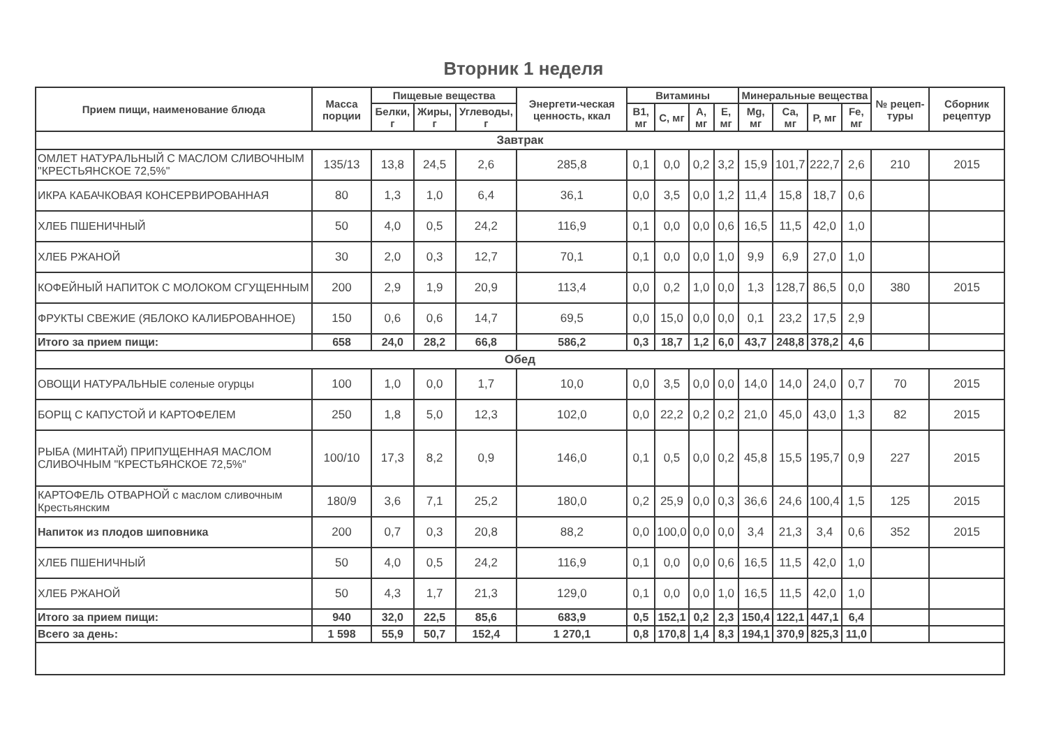Вторник 1 неделя
| Прием пищи, наименование блюда | Масса порции | Пищевые вещества | | | Энергети-ческая ценность, ккал | Витамины | | | | Минеральные вещества | | | | № рецеп-туры | Сборник рецептур |
| --- | --- | --- | --- | --- | --- | --- | --- | --- | --- | --- | --- | --- | --- | --- | --- |
| | | Белки, г | Жиры, г | Углеводы, г | | B1, мг | C, мг | A, мг | E, мг | Mg, мг | Ca, мг | P, мг | Fe, мг | | |
| Завтрак | | | | | | | | | | | | | | | |
| ОМЛЕТ НАТУРАЛЬНЫЙ С МАСЛОМ СЛИВОЧНЫМ "КРЕСТЬЯНСКОЕ 72,5%" | 135/13 | 13,8 | 24,5 | 2,6 | 285,8 | 0,1 | 0,0 | 0,2 | 3,2 | 15,9 | 101,7 | 222,7 | 2,6 | 210 | 2015 |
| ИКРА КАБАЧКОВАЯ КОНСЕРВИРОВАННАЯ | 80 | 1,3 | 1,0 | 6,4 | 36,1 | 0,0 | 3,5 | 0,0 | 1,2 | 11,4 | 15,8 | 18,7 | 0,6 | | |
| ХЛЕБ ПШЕНИЧНЫЙ | 50 | 4,0 | 0,5 | 24,2 | 116,9 | 0,1 | 0,0 | 0,0 | 0,6 | 16,5 | 11,5 | 42,0 | 1,0 | | |
| ХЛЕБ РЖАНОЙ | 30 | 2,0 | 0,3 | 12,7 | 70,1 | 0,1 | 0,0 | 0,0 | 1,0 | 9,9 | 6,9 | 27,0 | 1,0 | | |
| КОФЕЙНЫЙ НАПИТОК С МОЛОКОМ СГУЩЕННЫМ | 200 | 2,9 | 1,9 | 20,9 | 113,4 | 0,0 | 0,2 | 1,0 | 0,0 | 1,3 | 128,7 | 86,5 | 0,0 | 380 | 2015 |
| ФРУКТЫ СВЕЖИЕ (ЯБЛОКО КАЛИБРОВАННОЕ) | 150 | 0,6 | 0,6 | 14,7 | 69,5 | 0,0 | 15,0 | 0,0 | 0,0 | 0,1 | 23,2 | 17,5 | 2,9 | | |
| Итого за прием пищи: | 658 | 24,0 | 28,2 | 66,8 | 586,2 | 0,3 | 18,7 | 1,2 | 6,0 | 43,7 | 248,8 | 378,2 | 4,6 | | |
| Обед | | | | | | | | | | | | | | | |
| ОВОЩИ НАТУРАЛЬНЫЕ соленые огурцы | 100 | 1,0 | 0,0 | 1,7 | 10,0 | 0,0 | 3,5 | 0,0 | 0,0 | 14,0 | 14,0 | 24,0 | 0,7 | 70 | 2015 |
| БОРЩ С КАПУСТОЙ И КАРТОФЕЛЕМ | 250 | 1,8 | 5,0 | 12,3 | 102,0 | 0,0 | 22,2 | 0,2 | 0,2 | 21,0 | 45,0 | 43,0 | 1,3 | 82 | 2015 |
| РЫБА (МИНТАЙ) ПРИПУЩЕННАЯ МАСЛОМ СЛИВОЧНЫМ "КРЕСТЬЯНСКОЕ 72,5%" | 100/10 | 17,3 | 8,2 | 0,9 | 146,0 | 0,1 | 0,5 | 0,0 | 0,2 | 45,8 | 15,5 | 195,7 | 0,9 | 227 | 2015 |
| КАРТОФЕЛЬ ОТВАРНОЙ с маслом сливочным Крестьянским | 180/9 | 3,6 | 7,1 | 25,2 | 180,0 | 0,2 | 25,9 | 0,0 | 0,3 | 36,6 | 24,6 | 100,4 | 1,5 | 125 | 2015 |
| Напиток из плодов шиповника | 200 | 0,7 | 0,3 | 20,8 | 88,2 | 0,0 | 100,0 | 0,0 | 0,0 | 3,4 | 21,3 | 3,4 | 0,6 | 352 | 2015 |
| ХЛЕБ ПШЕНИЧНЫЙ | 50 | 4,0 | 0,5 | 24,2 | 116,9 | 0,1 | 0,0 | 0,0 | 0,6 | 16,5 | 11,5 | 42,0 | 1,0 | | |
| ХЛЕБ РЖАНОЙ | 50 | 4,3 | 1,7 | 21,3 | 129,0 | 0,1 | 0,0 | 0,0 | 1,0 | 16,5 | 11,5 | 42,0 | 1,0 | | |
| Итого за прием пищи: | 940 | 32,0 | 22,5 | 85,6 | 683,9 | 0,5 | 152,1 | 0,2 | 2,3 | 150,4 | 122,1 | 447,1 | 6,4 | | |
| Всего за день: | 1 598 | 55,9 | 50,7 | 152,4 | 1 270,1 | 0,8 | 170,8 | 1,4 | 8,3 | 194,1 | 370,9 | 825,3 | 11,0 | | |